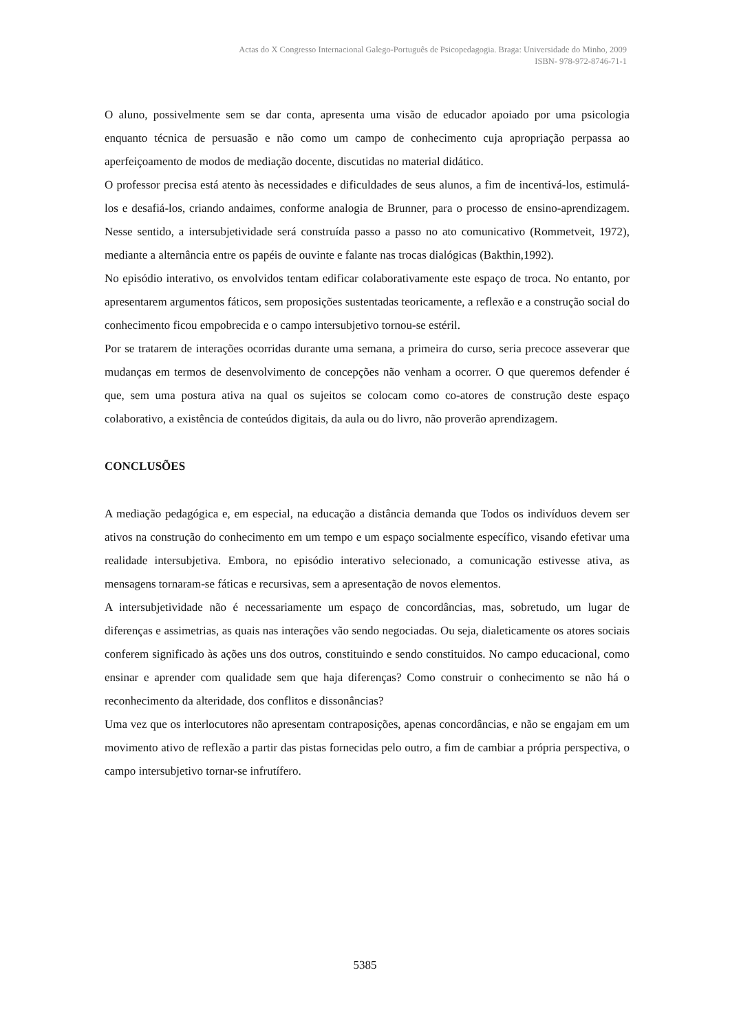Actas do X Congresso Internacional Galego-Português de Psicopedagogia. Braga: Universidade do Minho, 2009
ISBN- 978-972-8746-71-1
O aluno, possivelmente sem se dar conta, apresenta uma visão de educador apoiado por uma psicologia enquanto técnica de persuasão e não como um campo de conhecimento cuja apropriação perpassa ao aperfeiçoamento de modos de mediação docente, discutidas no material didático.
O professor precisa está atento às necessidades e dificuldades de seus alunos, a fim de incentivá-los, estimulá-los e desafiá-los, criando andaimes, conforme analogia de Brunner, para o processo de ensino-aprendizagem. Nesse sentido, a intersubjetividade será construída passo a passo no ato comunicativo (Rommetveit, 1972), mediante a alternância entre os papéis de ouvinte e falante nas trocas dialógicas (Bakthin,1992).
No episódio interativo, os envolvidos tentam edificar colaborativamente este espaço de troca. No entanto, por apresentarem argumentos fáticos, sem proposições sustentadas teoricamente, a reflexão e a construção social do conhecimento ficou empobrecida e o campo intersubjetivo tornou-se estéril.
Por se tratarem de interações ocorridas durante uma semana, a primeira do curso, seria precoce asseverar que mudanças em termos de desenvolvimento de concepções não venham a ocorrer. O que queremos defender é que, sem uma postura ativa na qual os sujeitos se colocam como co-atores de construção deste espaço colaborativo, a existência de conteúdos digitais, da aula ou do livro, não proverão aprendizagem.
CONCLUSÕES
A mediação pedagógica e, em especial, na educação a distância demanda que Todos os indivíduos devem ser ativos na construção do conhecimento em um tempo e um espaço socialmente específico, visando efetivar uma realidade intersubjetiva. Embora, no episódio interativo selecionado, a comunicação estivesse ativa, as mensagens tornaram-se fáticas e recursivas, sem a apresentação de novos elementos.
A intersubjetividade não é necessariamente um espaço de concordâncias, mas, sobretudo, um lugar de diferenças e assimetrias, as quais nas interações vão sendo negociadas. Ou seja, dialeticamente os atores sociais conferem significado às ações uns dos outros, constituindo e sendo constituidos. No campo educacional, como ensinar e aprender com qualidade sem que haja diferenças? Como construir o conhecimento se não há o reconhecimento da alteridade, dos conflitos e dissonâncias?
Uma vez que os interlocutores não apresentam contraposições, apenas concordâncias, e não se engajam em um movimento ativo de reflexão a partir das pistas fornecidas pelo outro, a fim de cambiar a própria perspectiva, o campo intersubjetivo tornar-se infrutífero.
5385